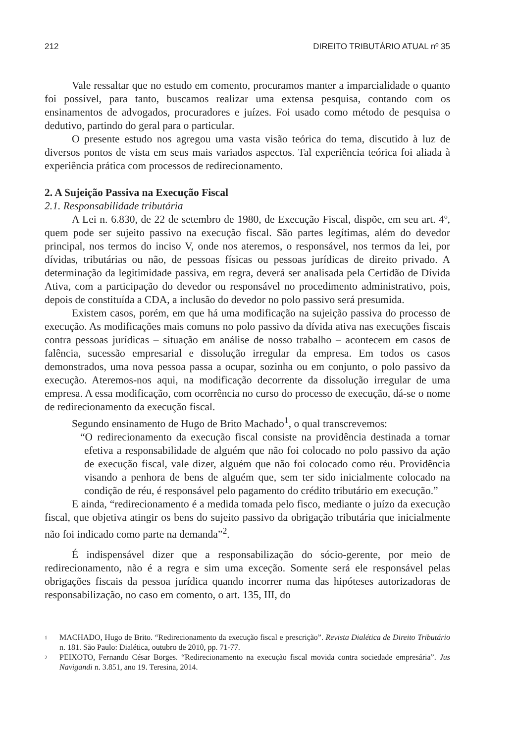212 DIREITO TRIBUTÁRIO ATUAL nº 35
Vale ressaltar que no estudo em comento, procuramos manter a imparcialidade o quanto foi possível, para tanto, buscamos realizar uma extensa pesquisa, contando com os ensinamentos de advogados, procuradores e juízes. Foi usado como método de pesquisa o dedutivo, partindo do geral para o particular.
O presente estudo nos agregou uma vasta visão teórica do tema, discutido à luz de diversos pontos de vista em seus mais variados aspectos. Tal experiência teórica foi aliada à experiência prática com processos de redirecionamento.
2. A Sujeição Passiva na Execução Fiscal
2.1. Responsabilidade tributária
A Lei n. 6.830, de 22 de setembro de 1980, de Execução Fiscal, dispõe, em seu art. 4º, quem pode ser sujeito passivo na execução fiscal. São partes legítimas, além do devedor principal, nos termos do inciso V, onde nos ateremos, o responsável, nos termos da lei, por dívidas, tributárias ou não, de pessoas físicas ou pessoas jurídicas de direito privado. A determinação da legitimidade passiva, em regra, deverá ser analisada pela Certidão de Dívida Ativa, com a participação do devedor ou responsável no procedimento administrativo, pois, depois de constituída a CDA, a inclusão do devedor no polo passivo será presumida.
Existem casos, porém, em que há uma modificação na sujeição passiva do processo de execução. As modificações mais comuns no polo passivo da dívida ativa nas execuções fiscais contra pessoas jurídicas – situação em análise de nosso trabalho – acontecem em casos de falência, sucessão empresarial e dissolução irregular da empresa. Em todos os casos demonstrados, uma nova pessoa passa a ocupar, sozinha ou em conjunto, o polo passivo da execução. Ateremos-nos aqui, na modificação decorrente da dissolução irregular de uma empresa. A essa modificação, com ocorrência no curso do processo de execução, dá-se o nome de redirecionamento da execução fiscal.
Segundo ensinamento de Hugo de Brito Machado<sup>1</sup>, o qual transcrevemos:
“O redirecionamento da execução fiscal consiste na providência destinada a tornar efetiva a responsabilidade de alguém que não foi colocado no polo passivo da ação de execução fiscal, vale dizer, alguém que não foi colocado como réu. Providência visando a penhora de bens de alguém que, sem ter sido inicialmente colocado na condição de réu, é responsável pelo pagamento do crédito tributário em execução.”
E ainda, “redirecionamento é a medida tomada pelo fisco, mediante o juízo da execução fiscal, que objetiva atingir os bens do sujeito passivo da obrigação tributária que inicialmente não foi indicado como parte na demanda”<sup>2</sup>.
É indispensável dizer que a responsabilização do sócio-gerente, por meio de redirecionamento, não é a regra e sim uma exceção. Somente será ele responsável pelas obrigações fiscais da pessoa jurídica quando incorrer numa das hipóteses autorizadoras de responsabilização, no caso em comento, o art. 135, III, do
1 MACHADO, Hugo de Brito. “Redirecionamento da execução fiscal e prescrição”. Revista Dialética de Direito Tributário n. 181. São Paulo: Dialética, outubro de 2010, pp. 71-77.
2 PEIXOTO, Fernando César Borges. “Redirecionamento na execução fiscal movida contra sociedade empresária”. Jus Navigandi n. 3.851, ano 19. Teresina, 2014.